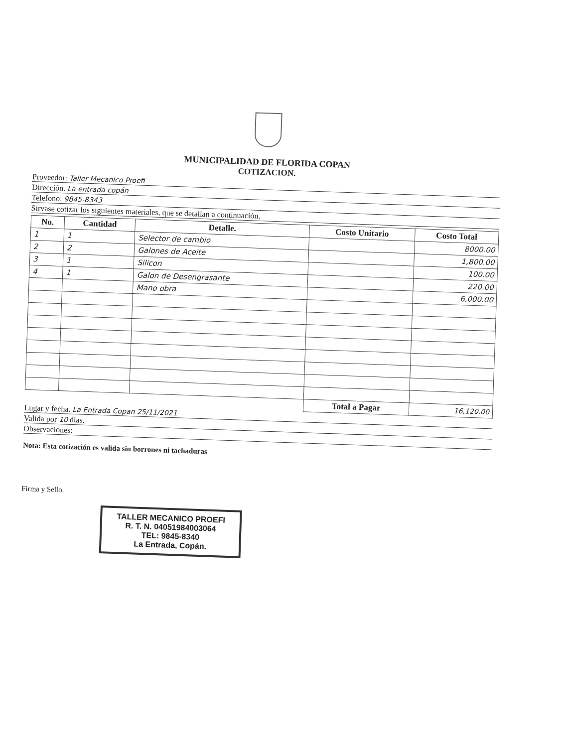MUNICIPALIDAD DE FLORIDA COPAN
COTIZACION.
Proveedor: Taller Mecanico Proefi
Dirección. La entrada copán
Telefono: 9845-8343
Sirvase cotizar los siguientes materiales, que se detallan a continuación.
| No. | Cantidad | Detalle. | Costo Unitario | Costo Total |
| --- | --- | --- | --- | --- |
| 1 | 1 | Selector de cambio | | 8000.00 |
| 2 | 2 | Galones de Aceite | | 1,800.00 |
| 3 | 1 | Silicon | | 100.00 |
| 4 | 1 | Galon de Desengrasante | | 220.00 |
| | | Mano obra | | 6,000.00 |
| | | | Total a Pagar | 16,120.00 |
Lugar y fecha. La Entrada Copan 25/11/2021
Valida por 10 días.
Observaciones:
Nota: Esta cotización es valida sin borrones ni tachaduras
Firma y Sello.
TALLER MECANICO PROEFI
R. T. N. 04051984003064
TEL: 9845-8340
La Entrada, Copán.